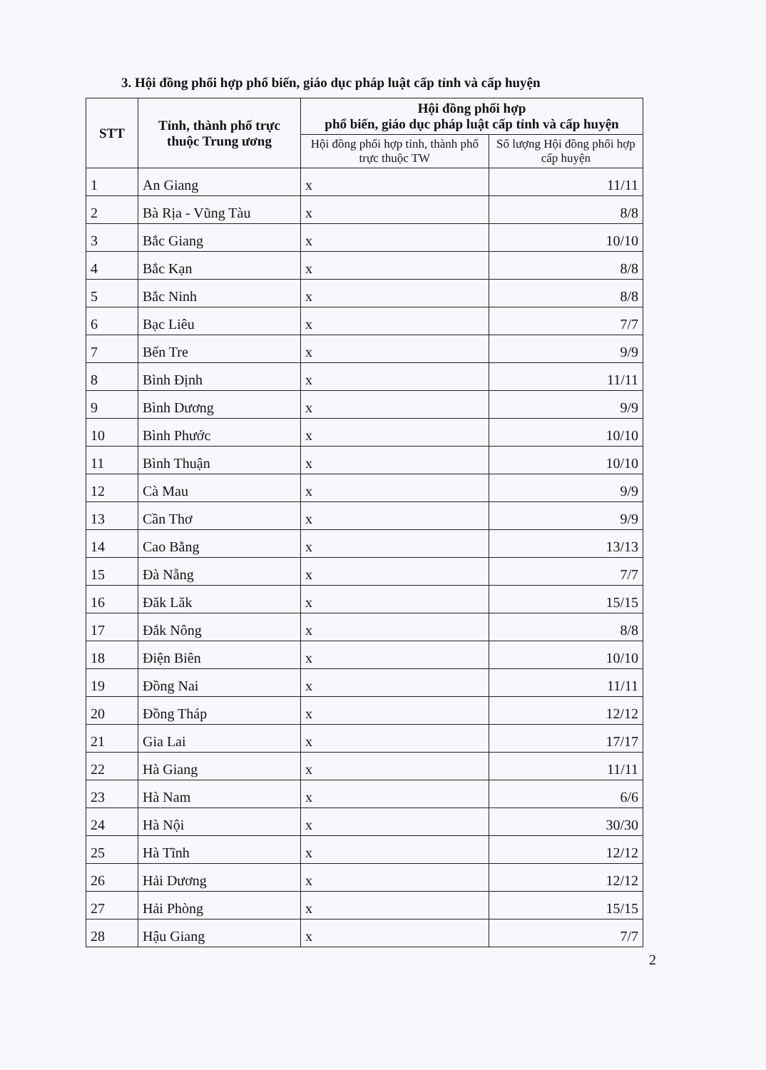3. Hội đồng phối hợp phổ biến, giáo dục pháp luật cấp tỉnh và cấp huyện
| STT | Tỉnh, thành phố trực thuộc Trung ương | Hội đồng phối hợp phổ biến, giáo dục pháp luật cấp tỉnh và cấp huyện | |
| --- | --- | --- | --- |
| | | Hội đồng phối hợp tỉnh, thành phố trực thuộc TW | Số lượng Hội đồng phối hợp cấp huyện |
| 1 | An Giang | x | 11/11 |
| 2 | Bà Rịa - Vũng Tàu | x | 8/8 |
| 3 | Bắc Giang | x | 10/10 |
| 4 | Bắc Kạn | x | 8/8 |
| 5 | Bắc Ninh | x | 8/8 |
| 6 | Bạc Liêu | x | 7/7 |
| 7 | Bến Tre | x | 9/9 |
| 8 | Bình Định | x | 11/11 |
| 9 | Bình Dương | x | 9/9 |
| 10 | Bình Phước | x | 10/10 |
| 11 | Bình Thuận | x | 10/10 |
| 12 | Cà Mau | x | 9/9 |
| 13 | Cần Thơ | x | 9/9 |
| 14 | Cao Bằng | x | 13/13 |
| 15 | Đà Nẵng | x | 7/7 |
| 16 | Đăk Lăk | x | 15/15 |
| 17 | Đắk Nông | x | 8/8 |
| 18 | Điện Biên | x | 10/10 |
| 19 | Đồng Nai | x | 11/11 |
| 20 | Đồng Tháp | x | 12/12 |
| 21 | Gia Lai | x | 17/17 |
| 22 | Hà Giang | x | 11/11 |
| 23 | Hà Nam | x | 6/6 |
| 24 | Hà Nội | x | 30/30 |
| 25 | Hà Tĩnh | x | 12/12 |
| 26 | Hải Dương | x | 12/12 |
| 27 | Hải Phòng | x | 15/15 |
| 28 | Hậu Giang | x | 7/7 |
2